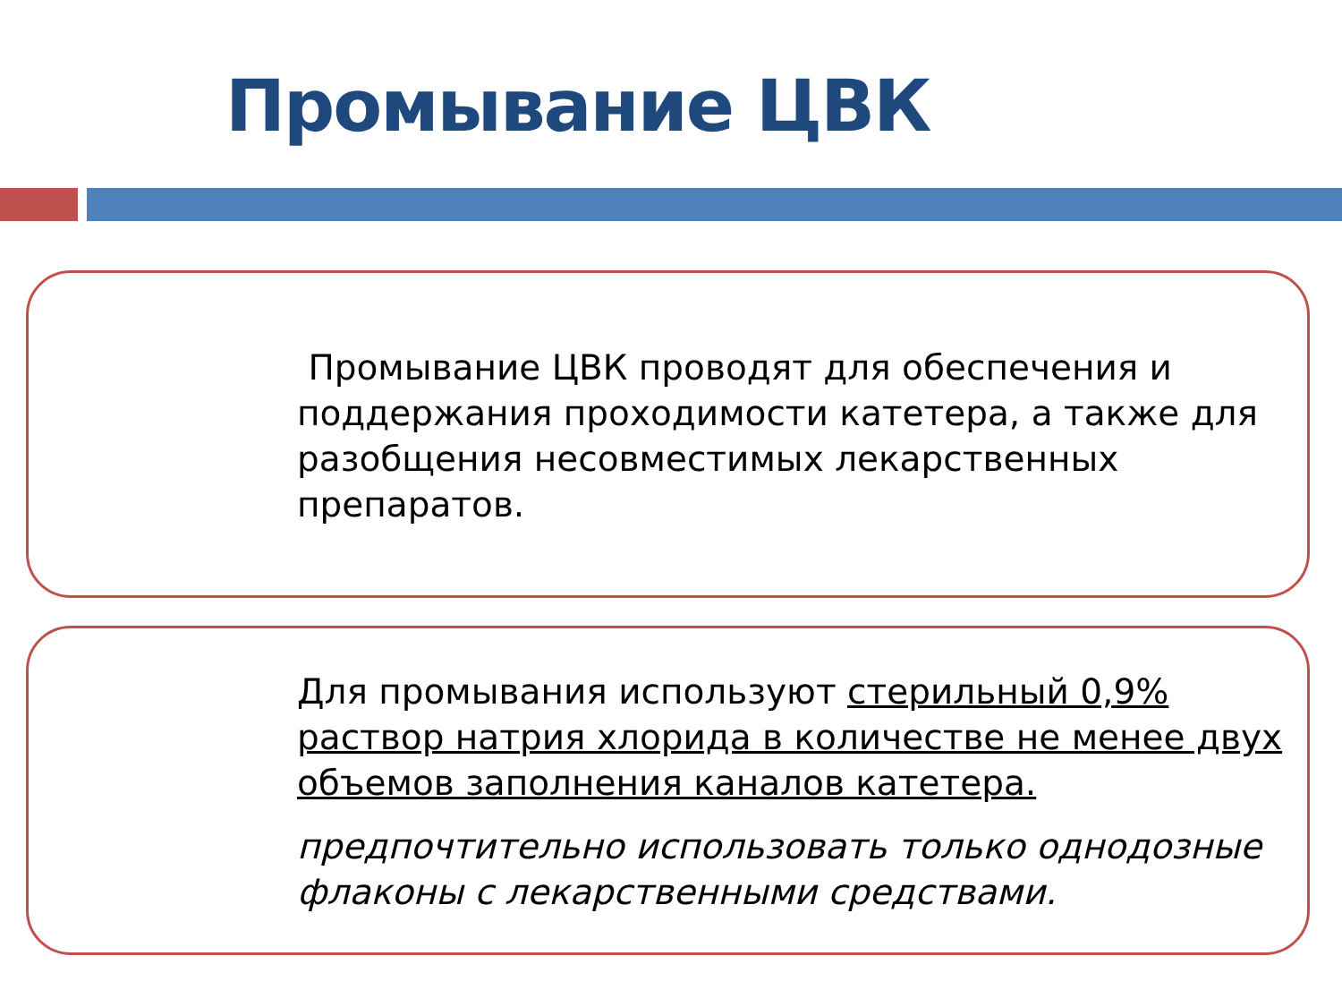Промывание ЦВК
Промывание ЦВК проводят для обеспечения и поддержания проходимости катетера, а также для разобщения несовместимых лекарственных препаратов.
Для промывания используют стерильный 0,9% раствор натрия хлорида в количестве не менее двух объемов заполнения каналов катетера.
предпочтительно использовать только однодозные флаконы с лекарственными средствами.